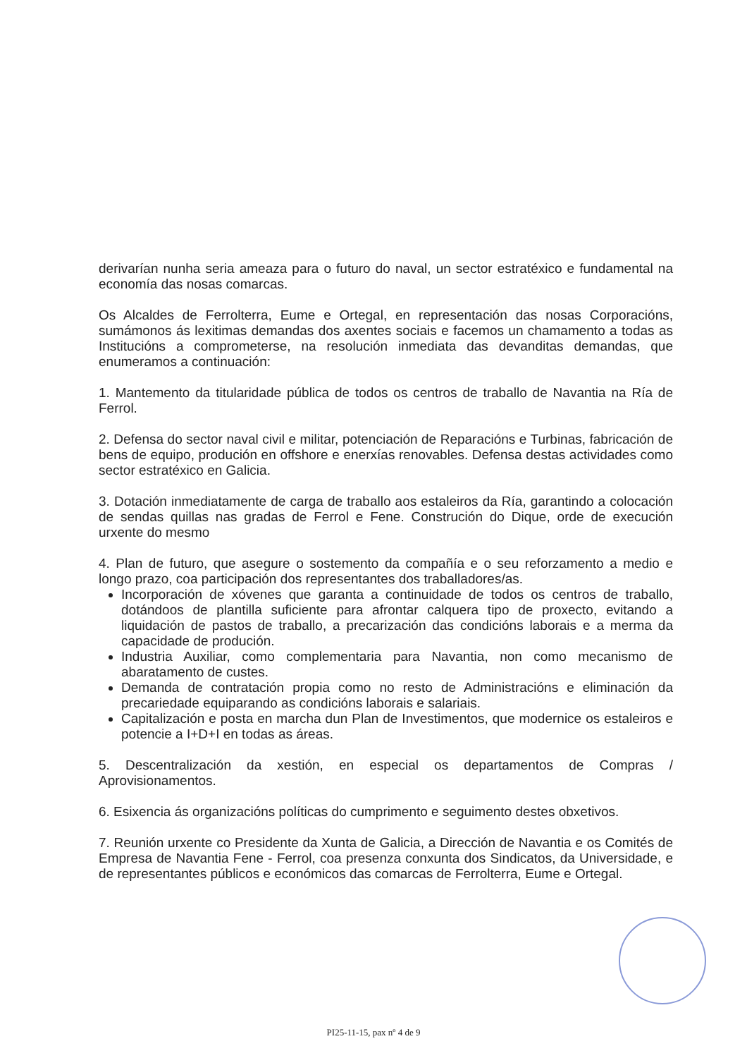derivarían nunha seria ameaza para o futuro do naval, un sector estratéxico e fundamental na economía das nosas comarcas.
Os Alcaldes de Ferrolterra, Eume e Ortegal, en representación das nosas Corporacións, sumámonos ás lexitimas demandas dos axentes sociais e facemos un chamamento a todas as Institucións a comprometerse, na resolución inmediata das devanditas demandas, que enumeramos a continuación:
1. Mantemento da titularidade pública de todos os centros de traballo de Navantia na Ría de Ferrol.
2. Defensa do sector naval civil e militar, potenciación de Reparacións e Turbinas, fabricación de bens de equipo, produción en offshore e enerxías renovables. Defensa destas actividades como sector estratéxico en Galicia.
3. Dotación inmediatamente de carga de traballo aos estaleiros da Ría, garantindo a colocación de sendas quillas nas gradas de Ferrol e Fene. Construción do Dique, orde de execución urxente do mesmo
4. Plan de futuro, que asegure o sostemento da compañía e o seu reforzamento a medio e longo prazo, coa participación dos representantes dos traballadores/as.
Incorporación de xóvenes que garanta a continuidade de todos os centros de traballo, dotándoos de plantilla suficiente para afrontar calquera tipo de proxecto, evitando a liquidación de pastos de traballo, a precarización das condicións laborais e a merma da capacidade de produción.
Industria Auxiliar, como complementaria para Navantia, non como mecanismo de abaratamento de custes.
Demanda de contratación propia como no resto de Administracións e eliminación da precariedade equiparando as condicións laborais e salariais.
Capitalización e posta en marcha dun Plan de Investimentos, que modernice os estaleiros e potencie a I+D+I en todas as áreas.
5. Descentralización da xestión, en especial os departamentos de Compras / Aprovisionamentos.
6. Esixencia ás organizacións políticas do cumprimento e seguimento destes obxetivos.
7. Reunión urxente co Presidente da Xunta de Galicia, a Dirección de Navantia e os Comités de Empresa de Navantia Fene - Ferrol, coa presenza conxunta dos Sindicatos, da Universidade, e de representantes públicos e económicos das comarcas de Ferrolterra, Eume e Ortegal.
PI25-11-15, pax nº 4 de 9